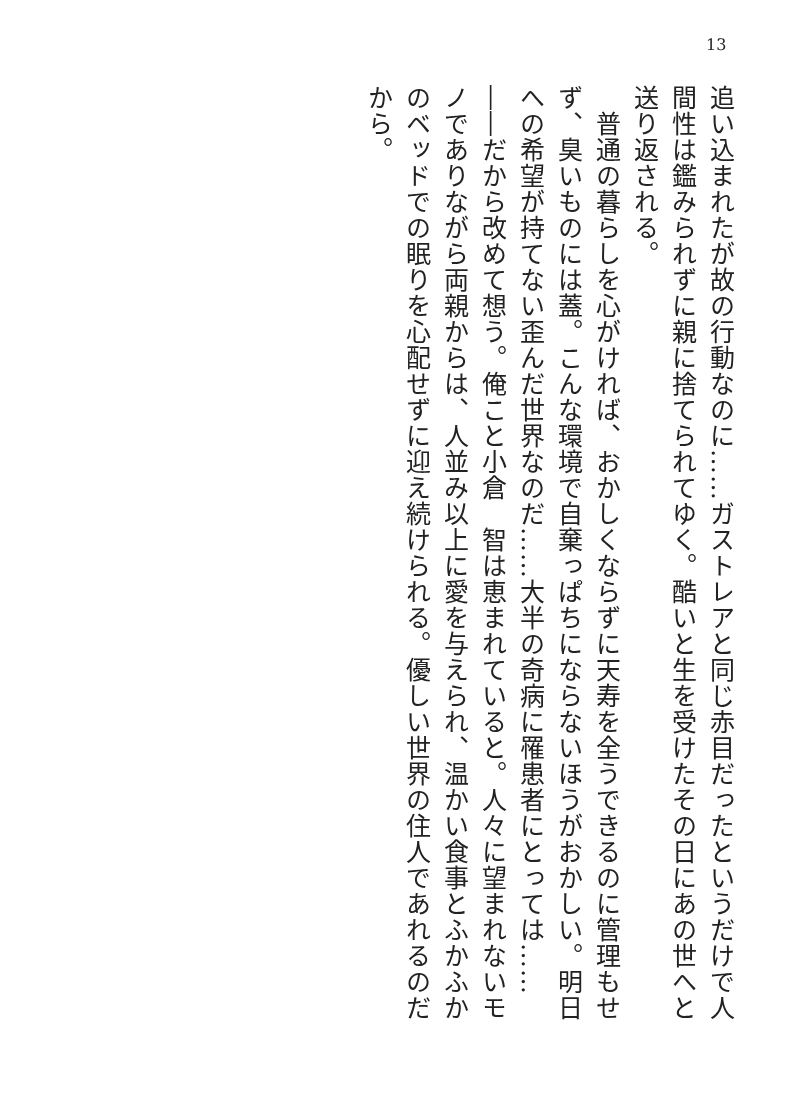13
追い込まれたが故の行動なのに……ガストレアと同じ赤目だったというだけで人間性は鑑みられずに親に捨てられてゆく。酷いと生を受けたその日にあの世へと送り返される。
　普通の暮らしを心がければ、おかしくならずに天寿を全うできるのに管理もせず、臭いものには蓋。こんな環境で自棄っぱちにならないほうがおかしい。明日への希望が持てない歪んだ世界なのだ……大半の奇病に罹患者にとっては……
――だから改めて想う。俺こと小倉　智は恵まれていると。人々に望まれないモノでありながら両親からは、人並み以上に愛を与えられ、温かい食事とふかふかのベッドでの眠りを心配せずに迎え続けられる。優しい世界の住人であれるのだから。